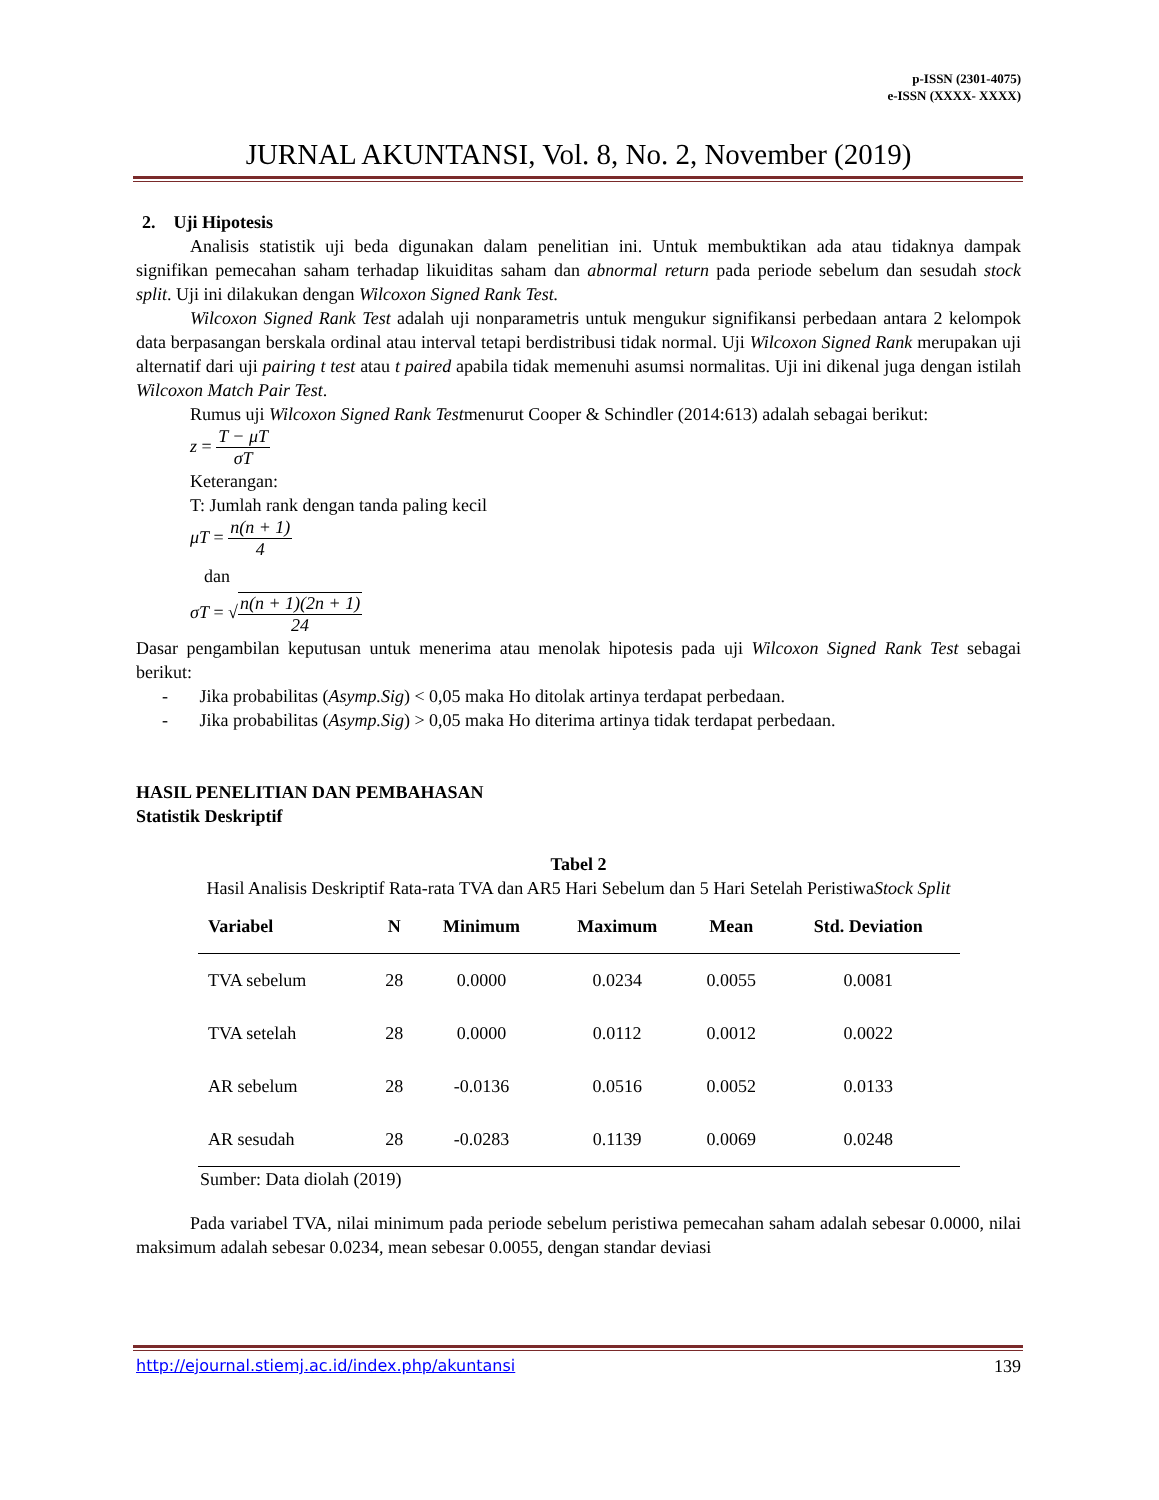p-ISSN (2301-4075)
e-ISSN (XXXX- XXXX)
JURNAL AKUNTANSI, Vol. 8, No. 2, November (2019)
2. Uji Hipotesis
Analisis statistik uji beda digunakan dalam penelitian ini. Untuk membuktikan ada atau tidaknya dampak signifikan pemecahan saham terhadap likuiditas saham dan abnormal return pada periode sebelum dan sesudah stock split. Uji ini dilakukan dengan Wilcoxon Signed Rank Test.
Wilcoxon Signed Rank Test adalah uji nonparametris untuk mengukur signifikansi perbedaan antara 2 kelompok data berpasangan berskala ordinal atau interval tetapi berdistribusi tidak normal. Uji Wilcoxon Signed Rank merupakan uji alternatif dari uji pairing t test atau t paired apabila tidak memenuhi asumsi normalitas. Uji ini dikenal juga dengan istilah Wilcoxon Match Pair Test.
Rumus uji Wilcoxon Signed Rank Testmenurut Cooper & Schindler (2014:613) adalah sebagai berikut:
z = T − μT σT
Keterangan:
T: Jumlah rank dengan tanda paling kecil
μT = n(n + 1) 4
dan
σT = √n(n + 1)(2n + 1) 24
Dasar pengambilan keputusan untuk menerima atau menolak hipotesis pada uji Wilcoxon Signed Rank Test sebagai berikut:
- Jika probabilitas (Asymp.Sig) < 0,05 maka Ho ditolak artinya terdapat perbedaan.
- Jika probabilitas (Asymp.Sig) > 0,05 maka Ho diterima artinya tidak terdapat perbedaan.
HASIL PENELITIAN DAN PEMBAHASAN
Statistik Deskriptif
Tabel 2
Hasil Analisis Deskriptif Rata-rata TVA dan AR5 Hari Sebelum dan 5 Hari Setelah PeristiwaStock Split
| Variabel | N | Minimum | Maximum | Mean | Std. Deviation |
| --- | --- | --- | --- | --- | --- |
| TVA sebelum | 28 | 0.0000 | 0.0234 | 0.0055 | 0.0081 |
| TVA setelah | 28 | 0.0000 | 0.0112 | 0.0012 | 0.0022 |
| AR sebelum | 28 | -0.0136 | 0.0516 | 0.0052 | 0.0133 |
| AR sesudah | 28 | -0.0283 | 0.1139 | 0.0069 | 0.0248 |
Sumber: Data diolah (2019)
Pada variabel TVA, nilai minimum pada periode sebelum peristiwa pemecahan saham adalah sebesar 0.0000, nilai maksimum adalah sebesar 0.0234, mean sebesar 0.0055, dengan standar deviasi
http://ejournal.stiemj.ac.id/index.php/akuntansi 139